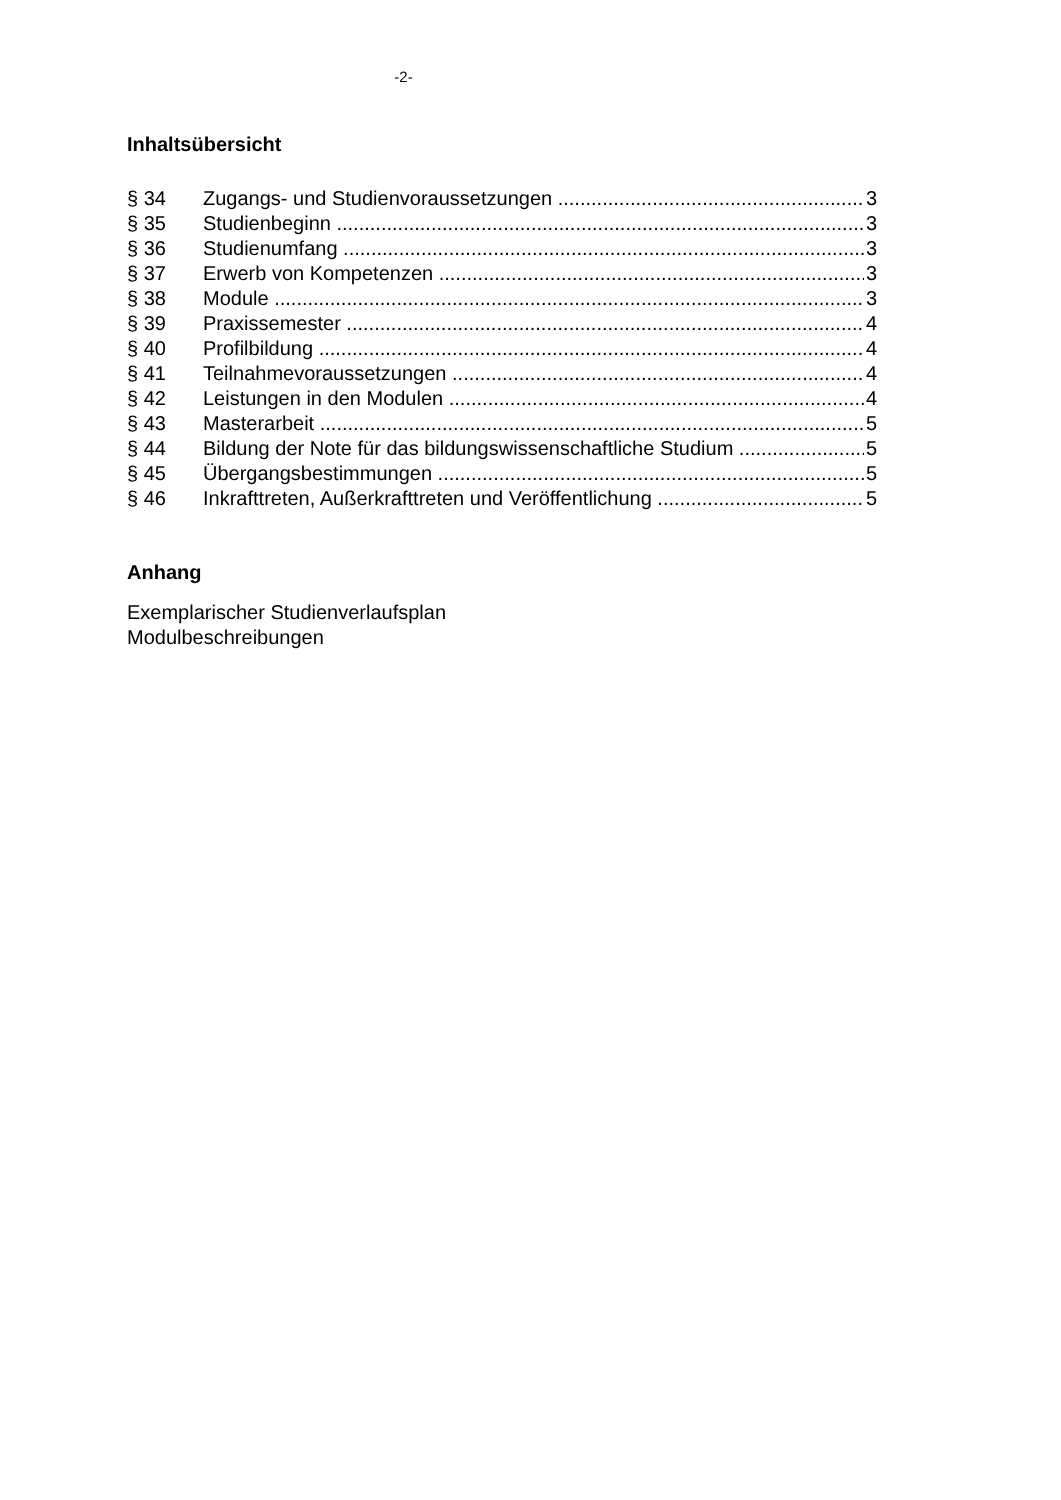-2-
Inhaltsübersicht
§ 34 Zugangs- und Studienvoraussetzungen 3
§ 35 Studienbeginn 3
§ 36 Studienumfang 3
§ 37 Erwerb von Kompetenzen 3
§ 38 Module 3
§ 39 Praxissemester 4
§ 40 Profilbildung 4
§ 41 Teilnahmevoraussetzungen 4
§ 42 Leistungen in den Modulen 4
§ 43 Masterarbeit 5
§ 44 Bildung der Note für das bildungswissenschaftliche Studium 5
§ 45 Übergangsbestimmungen 5
§ 46 Inkrafttreten, Außerkrafttreten und Veröffentlichung 5
Anhang
Exemplarischer Studienverlaufsplan
Modulbeschreibungen